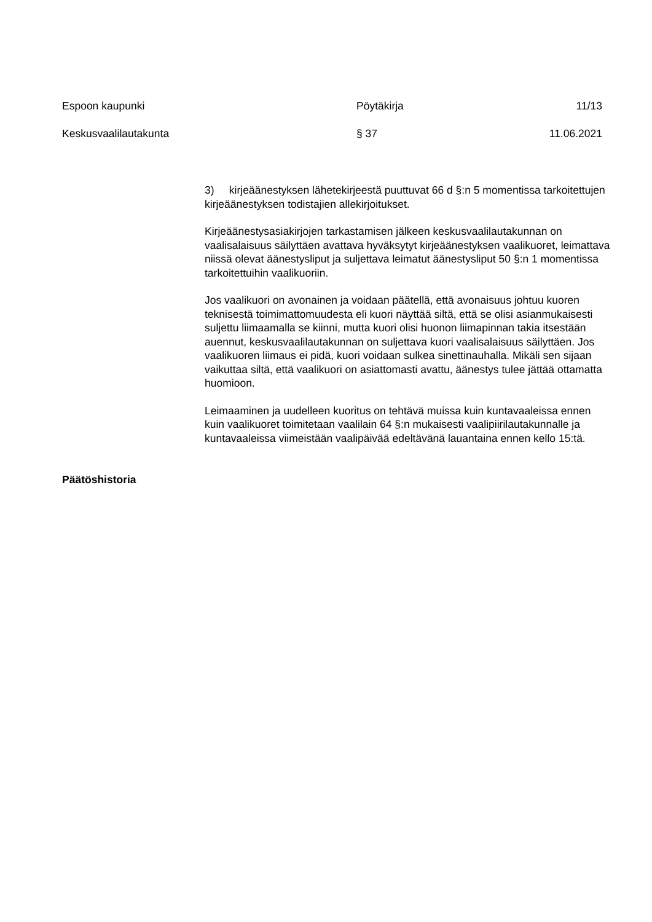Espoon kaupunki Pöytäkirja 11/13
Keskusvaalilautakunta § 37 11.06.2021
3) kirjeäänestyksen lähetekirjeestä puuttuvat 66 d §:n 5 momentissa tarkoitettujen kirjeäänestyksen todistajien allekirjoitukset.
Kirjeäänestysasiakirjojen tarkastamisen jälkeen keskusvaalilautakunnan on vaalisalaisuus säilyttäen avattava hyväksytyt kirjeäänestyksen vaalikuoret, leimattava niissä olevat äänestysliput ja suljettava leimatut äänestysliput 50 §:n 1 momentissa tarkoitettuihin vaalikuoriin.
Jos vaalikuori on avonainen ja voidaan päätellä, että avonaisuus johtuu kuoren teknisestä toimimattomuudesta eli kuori näyttää siltä, että se olisi asianmukaisesti suljettu liimaamalla se kiinni, mutta kuori olisi huonon liimapinnan takia itsestään auennut, keskusvaalilautakunnan on suljettava kuori vaalisalaisuus säilyttäen. Jos vaalikuoren liimaus ei pidä, kuori voidaan sulkea sinettinauhalla. Mikäli sen sijaan vaikuttaa siltä, että vaalikuori on asiattomasti avattu, äänestys tulee jättää ottamatta huomioon.
Leimaaminen ja uudelleen kuoritus on tehtävä muissa kuin kuntavaaleissa ennen kuin vaalikuoret toimitetaan vaalilain 64 §:n mukaisesti vaalipiirilautakunnalle ja kuntavaaleissa viimeistään vaalipäivää edeltävänä lauantaina ennen kello 15:tä.
Päätöshistoria